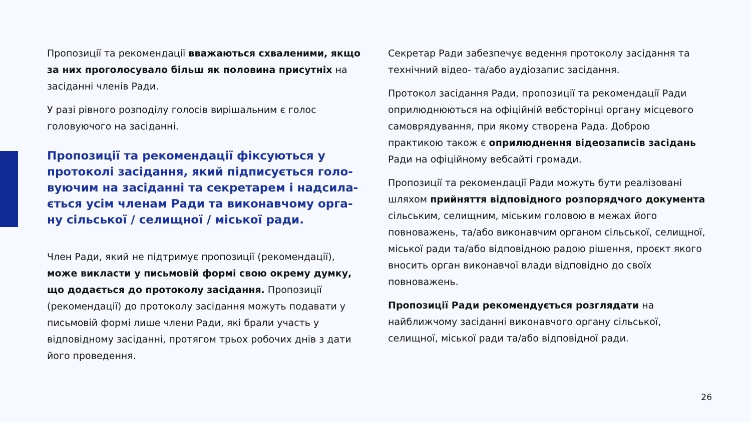Пропозиції та рекомендації вважаються схвалени­ми, якщо за них проголосувало більш як половина присутніх на засіданні членів Ради.
У разі рівного розподілу голосів вирішальним є голос головуючого на засіданні.
Пропозиції та рекомендації фіксуються у протоколі засідання, який підписується голо­вуючим на засіданні та секретарем і надсила­ється усім членам Ради та виконавчому орга­ну сільської / селищної / міської ради.
Член Ради, який не підтримує пропозиції (рекоменда­ції), може викласти у письмовій формі свою окре­му думку, що додається до протоколу засідання. Пропозиції (рекомендації) до протоколу засідан­ня можуть подавати у письмовій формі лише члени Ради, які брали участь у відповідному засіданні, про­тягом трьох робочих днів з дати його проведення.
Секретар Ради забезпечує ведення протоколу засідан­ня та технічний відео- та/або аудіозапис засідання.
Протокол засідання Ради, пропозиції та рекомендації Ради оприлюднюються на офіційній вебсторінці ор­гану місцевого самоврядування, при якому створе­на Рада. Доброю практикою також є оприлюднення відеозаписів засідань Ради на офіційному вебсайті громади.
Пропозиції та рекомендації Ради можуть бути реалі­зовані шляхом прийняття відповідного розпоряд­чого документа сільським, селищним, міським голо­вою в межах його повноважень, та/або виконавчим органом сільської, селищної, міської ради та/або від­повідною радою рішення, проєкт якого вносить орган виконавчої влади відповідно до своїх повноважень.
Пропозиції Ради рекомендується розглядати на найближчому засіданні виконавчого органу сільської, селищної, міської ради та/або відповідної ради.
26